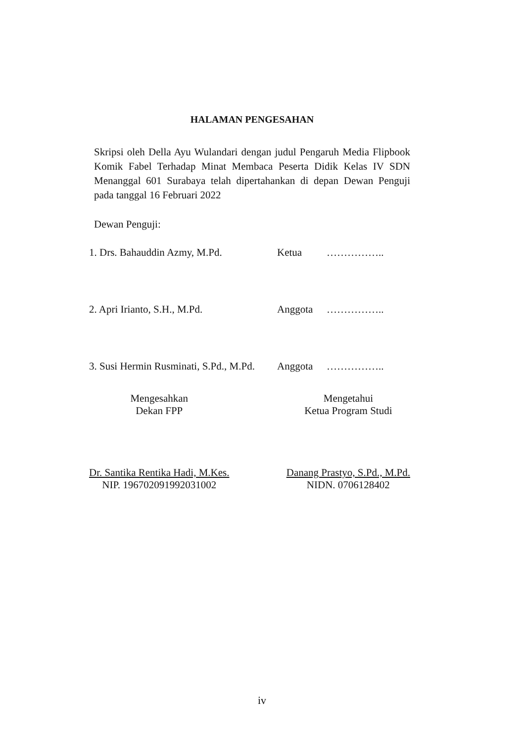HALAMAN PENGESAHAN
Skripsi oleh Della Ayu Wulandari dengan judul Pengaruh Media Flipbook Komik Fabel Terhadap Minat Membaca Peserta Didik Kelas IV SDN Menanggal 601 Surabaya telah dipertahankan di depan Dewan Penguji pada tanggal 16 Februari 2022
Dewan Penguji:
1. Drs. Bahauddin Azmy, M.Pd. Ketua ……………..
2. Apri Irianto, S.H., M.Pd. Anggota ……………..
3. Susi Hermin Rusminati, S.Pd., M.Pd. Anggota ……………..
Mengesahkan
Dekan FPP
Dr. Santika Rentika Hadi, M.Kes.
NIP. 196702091992031002
Mengetahui
Ketua Program Studi
Danang Prastyo, S.Pd., M.Pd.
NIDN. 0706128402
iv